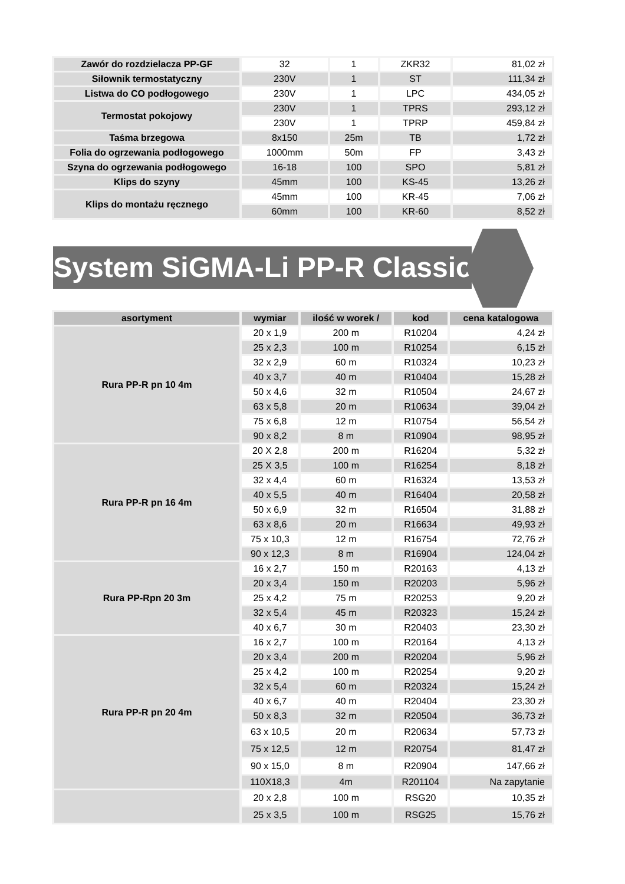| Zawór do rozdzielacza PP-GF | 32 | 1 | ZKR32 | 81,02 zł |
| Siłownik termostatyczny | 230V | 1 | ST | 111,34 zł |
| Listwa do CO podłogowego | 230V | 1 | LPC | 434,05 zł |
| Termostat pokojowy | 230V | 1 | TPRS | 293,12 zł |
| | 230V | 1 | TPRP | 459,84 zł |
| Taśma brzegowa | 8x150 | 25m | TB | 1,72 zł |
| Folia do ogrzewania podłogowego | 1000mm | 50m | FP | 3,43 zł |
| Szyna do ogrzewania podłogowego | 16-18 | 100 | SPO | 5,81 zł |
| Klips do szyny | 45mm | 100 | KS-45 | 13,26 zł |
| Klips do montażu ręcznego | 45mm | 100 | KR-45 | 7,06 zł |
| | 60mm | 100 | KR-60 | 8,52 zł |
System SiGMA-Li PP-R Classic
| asortyment | wymiar | ilość w worek / | kod | cena katalogowa |
| --- | --- | --- | --- | --- |
| Rura PP-R pn 10 4m | 20 x 1,9 | 200 m | R10204 | 4,24 zł |
| | 25 x 2,3 | 100 m | R10254 | 6,15 zł |
| | 32 x 2,9 | 60 m | R10324 | 10,23 zł |
| | 40 x 3,7 | 40 m | R10404 | 15,28 zł |
| | 50 x 4,6 | 32 m | R10504 | 24,67 zł |
| | 63 x 5,8 | 20 m | R10634 | 39,04 zł |
| | 75 x 6,8 | 12 m | R10754 | 56,54 zł |
| | 90 x 8,2 | 8 m | R10904 | 98,95 zł |
| Rura PP-R pn 16 4m | 20 X 2,8 | 200 m | R16204 | 5,32 zł |
| | 25 X 3,5 | 100 m | R16254 | 8,18 zł |
| | 32 x 4,4 | 60 m | R16324 | 13,53 zł |
| | 40 x 5,5 | 40 m | R16404 | 20,58 zł |
| | 50 x 6,9 | 32 m | R16504 | 31,88 zł |
| | 63 x 8,6 | 20 m | R16634 | 49,93 zł |
| | 75 x 10,3 | 12 m | R16754 | 72,76 zł |
| | 90 x 12,3 | 8 m | R16904 | 124,04 zł |
| Rura PP-Rpn 20 3m | 16 x 2,7 | 150 m | R20163 | 4,13 zł |
| | 20 x 3,4 | 150 m | R20203 | 5,96 zł |
| | 25 x 4,2 | 75 m | R20253 | 9,20 zł |
| | 32 x 5,4 | 45 m | R20323 | 15,24 zł |
| | 40 x 6,7 | 30 m | R20403 | 23,30 zł |
| Rura PP-R pn 20 4m | 16 x 2,7 | 100 m | R20164 | 4,13 zł |
| | 20 x 3,4 | 200 m | R20204 | 5,96 zł |
| | 25 x 4,2 | 100 m | R20254 | 9,20 zł |
| | 32 x 5,4 | 60 m | R20324 | 15,24 zł |
| | 40 x 6,7 | 40 m | R20404 | 23,30 zł |
| | 50 x 8,3 | 32 m | R20504 | 36,73 zł |
| | 63 x 10,5 | 20 m | R20634 | 57,73 zł |
| | 75 x 12,5 | 12 m | R20754 | 81,47 zł |
| | 90 x 15,0 | 8 m | R20904 | 147,66 zł |
| | 110X18,3 | 4m | R201104 | Na zapytanie |
| | 20 x 2,8 | 100 m | RSG20 | 10,35 zł |
| | 25 x 3,5 | 100 m | RSG25 | 15,76 zł |